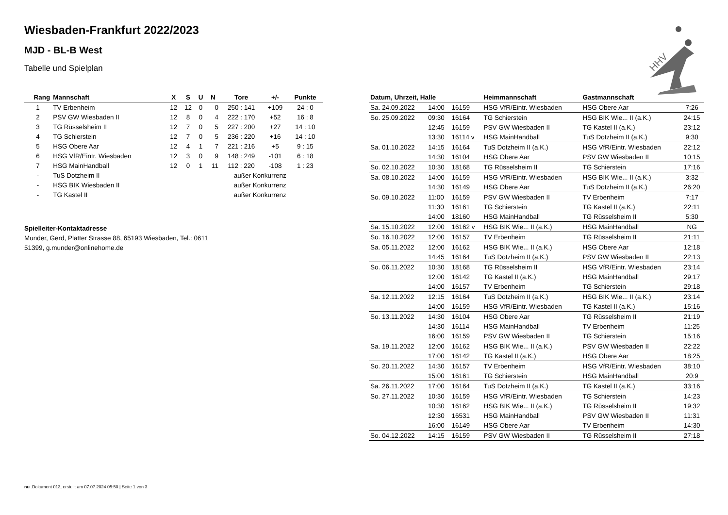Wiesbaden-Frankfurt 2022/2023
MJD - BL-B West
Tabelle und Spielplan
| Rang | Mannschaft | X | S | U | N | Tore | +/- | Punkte |
| --- | --- | --- | --- | --- | --- | --- | --- | --- |
| 1 | TV Erbenheim | 12 | 12 | 0 | 0 | 250 : 141 | +109 | 24 : 0 |
| 2 | PSV GW Wiesbaden II | 12 | 8 | 0 | 4 | 222 : 170 | +52 | 16 : 8 |
| 3 | TG Rüsselsheim II | 12 | 7 | 0 | 5 | 227 : 200 | +27 | 14 : 10 |
| 4 | TG Schierstein | 12 | 7 | 0 | 5 | 236 : 220 | +16 | 14 : 10 |
| 5 | HSG Obere Aar | 12 | 4 | 1 | 7 | 221 : 216 | +5 | 9 : 15 |
| 6 | HSG VfR/Eintr. Wiesbaden | 12 | 3 | 0 | 9 | 148 : 249 | -101 | 6 : 18 |
| 7 | HSG MainHandball | 12 | 0 | 1 | 11 | 112 : 220 | -108 | 1 : 23 |
| - | TuS Dotzheim II | | | außer Konkurrenz | | | | |
| - | HSG BIK Wiesbaden II | | | außer Konkurrenz | | | | |
| - | TG Kastel II | | | außer Konkurrenz | | | | |
Spielleiter-Kontaktadresse
Munder, Gerd, Platter Strasse 88, 65193 Wiesbaden, Tel.: 0611
51399, g.munder@onlinehome.de
| Datum, Uhrzeit, Halle | | | Heimmannschaft | Gastmannschaft | |
| --- | --- | --- | --- | --- | --- |
| Sa. 24.09.2022 | 14:00 | 16159 | HSG VfR/Eintr. Wiesbaden | HSG Obere Aar | 7:26 |
| So. 25.09.2022 | 09:30 | 16164 | TG Schierstein | HSG BIK Wie... II (a.K.) | 24:15 |
| | 12:45 | 16159 | PSV GW Wiesbaden II | TG Kastel II (a.K.) | 23:12 |
| | 13:30 | 16114 v | HSG MainHandball | TuS Dotzheim II (a.K.) | 9:30 |
| Sa. 01.10.2022 | 14:15 | 16164 | TuS Dotzheim II (a.K.) | HSG VfR/Eintr. Wiesbaden | 22:12 |
| | 14:30 | 16104 | HSG Obere Aar | PSV GW Wiesbaden II | 10:15 |
| So. 02.10.2022 | 10:30 | 18168 | TG Rüsselsheim II | TG Schierstein | 17:16 |
| Sa. 08.10.2022 | 14:00 | 16159 | HSG VfR/Eintr. Wiesbaden | HSG BIK Wie... II (a.K.) | 3:32 |
| | 14:30 | 16149 | HSG Obere Aar | TuS Dotzheim II (a.K.) | 26:20 |
| So. 09.10.2022 | 11:00 | 16159 | PSV GW Wiesbaden II | TV Erbenheim | 7:17 |
| | 11:30 | 16161 | TG Schierstein | TG Kastel II (a.K.) | 22:11 |
| | 14:00 | 18160 | HSG MainHandball | TG Rüsselsheim II | 5:30 |
| Sa. 15.10.2022 | 12:00 | 16162 v | HSG BIK Wie... II (a.K.) | HSG MainHandball | NG |
| So. 16.10.2022 | 12:00 | 16157 | TV Erbenheim | TG Rüsselsheim II | 21:11 |
| Sa. 05.11.2022 | 12:00 | 16162 | HSG BIK Wie... II (a.K.) | HSG Obere Aar | 12:18 |
| | 14:45 | 16164 | TuS Dotzheim II (a.K.) | PSV GW Wiesbaden II | 22:13 |
| So. 06.11.2022 | 10:30 | 18168 | TG Rüsselsheim II | HSG VfR/Eintr. Wiesbaden | 23:14 |
| | 12:00 | 16142 | TG Kastel II (a.K.) | HSG MainHandball | 29:17 |
| | 14:00 | 16157 | TV Erbenheim | TG Schierstein | 29:18 |
| Sa. 12.11.2022 | 12:15 | 16164 | TuS Dotzheim II (a.K.) | HSG BIK Wie... II (a.K.) | 23:14 |
| | 14:00 | 16159 | HSG VfR/Eintr. Wiesbaden | TG Kastel II (a.K.) | 15:16 |
| So. 13.11.2022 | 14:30 | 16104 | HSG Obere Aar | TG Rüsselsheim II | 21:19 |
| | 14:30 | 16114 | HSG MainHandball | TV Erbenheim | 11:25 |
| | 16:00 | 16159 | PSV GW Wiesbaden II | TG Schierstein | 15:16 |
| Sa. 19.11.2022 | 12:00 | 16162 | HSG BIK Wie... II (a.K.) | PSV GW Wiesbaden II | 22:22 |
| | 17:00 | 16142 | TG Kastel II (a.K.) | HSG Obere Aar | 18:25 |
| So. 20.11.2022 | 14:30 | 16157 | TV Erbenheim | HSG VfR/Eintr. Wiesbaden | 38:10 |
| | 15:00 | 16161 | TG Schierstein | HSG MainHandball | 20:9 |
| Sa. 26.11.2022 | 17:00 | 16164 | TuS Dotzheim II (a.K.) | TG Kastel II (a.K.) | 33:16 |
| So. 27.11.2022 | 10:30 | 16159 | HSG VfR/Eintr. Wiesbaden | TG Schierstein | 14:23 |
| | 10:30 | 16162 | HSG BIK Wie... II (a.K.) | TG Rüsselsheim II | 19:32 |
| | 12:30 | 16531 | HSG MainHandball | PSV GW Wiesbaden II | 11:31 |
| | 16:00 | 16149 | HSG Obere Aar | TV Erbenheim | 14:30 |
| So. 04.12.2022 | 14:15 | 16159 | PSV GW Wiesbaden II | TG Rüsselsheim II | 27:18 |
HHV
nu .Dokument 013, erstellt am 07.07.2024 05:50 | Seite 1 von 3